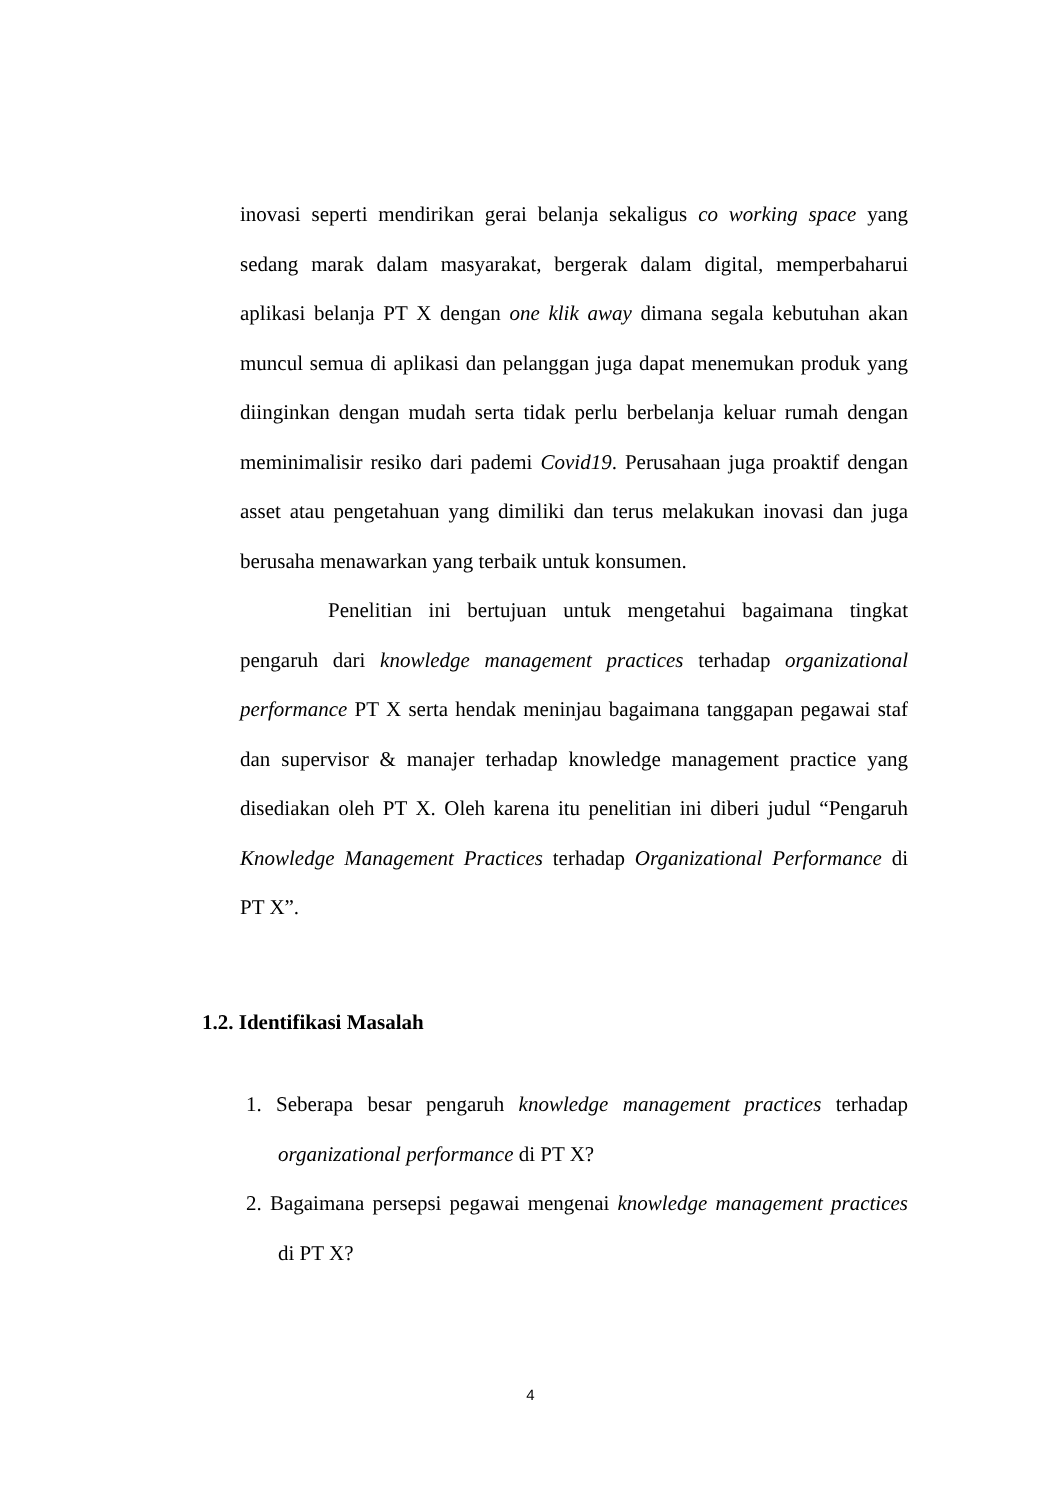inovasi seperti mendirikan gerai belanja sekaligus co working space yang sedang marak dalam masyarakat, bergerak dalam digital, memperbaharui aplikasi belanja PT X dengan one klik away dimana segala kebutuhan akan muncul semua di aplikasi dan pelanggan juga dapat menemukan produk yang diinginkan dengan mudah serta tidak perlu berbelanja keluar rumah dengan meminimalisir resiko dari pademi Covid19. Perusahaan juga proaktif dengan asset atau pengetahuan yang dimiliki dan terus melakukan inovasi dan juga berusaha menawarkan yang terbaik untuk konsumen.
Penelitian ini bertujuan untuk mengetahui bagaimana tingkat pengaruh dari knowledge management practices terhadap organizational performance PT X serta hendak meninjau bagaimana tanggapan pegawai staf dan supervisor & manajer terhadap knowledge management practice yang disediakan oleh PT X. Oleh karena itu penelitian ini diberi judul “Pengaruh Knowledge Management Practices terhadap Organizational Performance di PT X”.
1.2. Identifikasi Masalah
1. Seberapa besar pengaruh knowledge management practices terhadap organizational performance di PT X?
2. Bagaimana persepsi pegawai mengenai knowledge management practices di PT X?
4